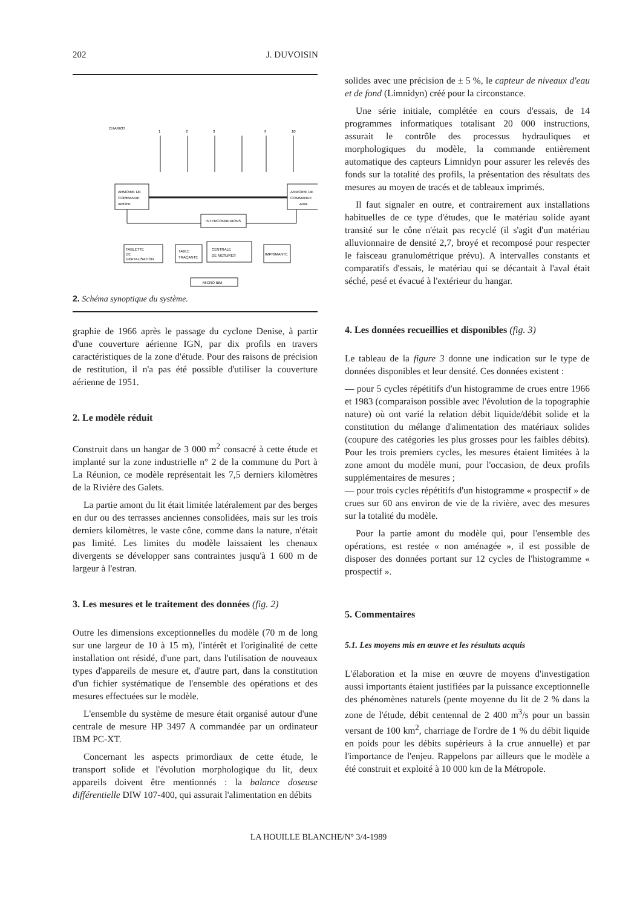202 J. DUVOISIN
ARMOIRE DE
COMMANDE
AMONT
ARMOIRE DE
COMMANDE
AVAL
INTERCONNEXIONS
TABLETTE
DE
DIGITALISATION
TABLE
TRAÇANTE
CENTRALE
DE MESURES
IMPRIMANTE
MICRO IBM
CHARIOT
1
2
3
9
10
2. Schéma synoptique du système.
graphie de 1966 après le passage du cyclone Denise, à partir d'une couverture aérienne IGN, par dix profils en travers caractéristiques de la zone d'étude. Pour des raisons de précision de restitution, il n'a pas été possible d'utiliser la couverture aérienne de 1951.
2. Le modèle réduit
Construit dans un hangar de 3 000 m<sup>2</sup> consacré à cette étude et implanté sur la zone industrielle n° 2 de la commune du Port à La Réunion, ce modèle représentait les 7,5 derniers kilomètres de la Rivière des Galets.
La partie amont du lit était limitée latéralement par des berges en dur ou des terrasses anciennes consolidées, mais sur les trois derniers kilomètres, le vaste cône, comme dans la nature, n'était pas limité. Les limites du modèle laissaient les chenaux divergents se développer sans contraintes jusqu'à 1 600 m de largeur à l'estran.
3. Les mesures et le traitement des données (fig. 2)
Outre les dimensions exceptionnelles du modèle (70 m de long sur une largeur de 10 à 15 m), l'intérêt et l'originalité de cette installation ont résidé, d'une part, dans l'utilisation de nouveaux types d'appareils de mesure et, d'autre part, dans la constitution d'un fichier systématique de l'ensemble des opérations et des mesures effectuées sur le modèle.
L'ensemble du système de mesure était organisé autour d'une centrale de mesure HP 3497 A commandée par un ordinateur IBM PC-XT.
Concernant les aspects primordiaux de cette étude, le transport solide et l'évolution morphologique du lit, deux appareils doivent être mentionnés : la balance doseuse différentielle DIW 107-400, qui assurait l'alimentation en débits
solides avec une précision de ± 5 %, le capteur de niveaux d'eau et de fond (Limnidyn) créé pour la circonstance.
Une série initiale, complétée en cours d'essais, de 14 programmes informatiques totalisant 20 000 instructions, assurait le contrôle des processus hydrauliques et morphologiques du modèle, la commande entièrement automatique des capteurs Limnidyn pour assurer les relevés des fonds sur la totalité des profils, la présentation des résultats des mesures au moyen de tracés et de tableaux imprimés.
Il faut signaler en outre, et contrairement aux installations habituelles de ce type d'études, que le matériau solide ayant transité sur le cône n'était pas recyclé (il s'agit d'un matériau alluvionnaire de densité 2,7, broyé et recomposé pour respecter le faisceau granulométrique prévu). A intervalles constants et comparatifs d'essais, le matériau qui se décantait à l'aval était séché, pesé et évacué à l'extérieur du hangar.
4. Les données recueillies et disponibles (fig. 3)
Le tableau de la figure 3 donne une indication sur le type de données disponibles et leur densité. Ces données existent :
— pour 5 cycles répétitifs d'un histogramme de crues entre 1966 et 1983 (comparaison possible avec l'évolution de la topographie nature) où ont varié la relation débit liquide/débit solide et la constitution du mélange d'alimentation des matériaux solides (coupure des catégories les plus grosses pour les faibles débits). Pour les trois premiers cycles, les mesures étaient limitées à la zone amont du modèle muni, pour l'occasion, de deux profils supplémentaires de mesures ;
— pour trois cycles répétitifs d'un histogramme « prospectif » de crues sur 60 ans environ de vie de la rivière, avec des mesures sur la totalité du modèle.
Pour la partie amont du modèle qui, pour l'ensemble des opérations, est restée « non aménagée », il est possible de disposer des données portant sur 12 cycles de l'histogramme « prospectif ».
5. Commentaires
5.1. Les moyens mis en œuvre et les résultats acquis
L'élaboration et la mise en œuvre de moyens d'investigation aussi importants étaient justifiées par la puissance exceptionnelle des phénomènes naturels (pente moyenne du lit de 2 % dans la zone de l'étude, débit centennal de 2 400 m<sup>3</sup>/s pour un bassin versant de 100 km<sup>2</sup>, charriage de l'ordre de 1 % du débit liquide en poids pour les débits supérieurs à la crue annuelle) et par l'importance de l'enjeu. Rappelons par ailleurs que le modèle a été construit et exploité à 10 000 km de la Métropole.
LA HOUILLE BLANCHE/N° 3/4-1989